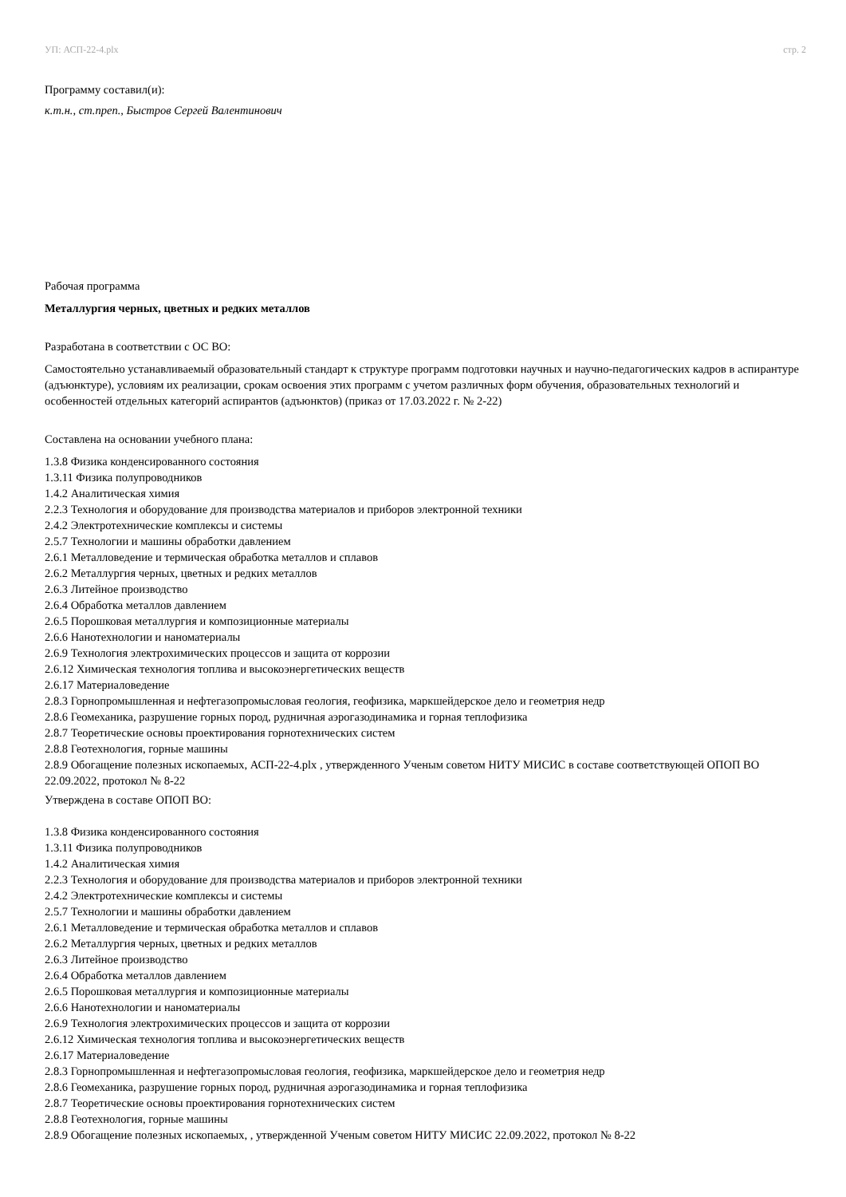УП: АСП-22-4.plx стр. 2
Программу составил(и):
к.т.н., ст.преп., Быстров Сергей Валентинович
Рабочая программа
Металлургия черных, цветных и редких металлов
Разработана в соответствии с ОС ВО:
Самостоятельно устанавливаемый образовательный стандарт к структуре программ подготовки научных и научно-педагогических кадров в аспирантуре (адъюнктуре), условиям их реализации, срокам освоения этих программ с учетом различных форм обучения, образовательных технологий и особенностей отдельных категорий аспирантов (адъюнктов) (приказ от 17.03.2022 г. № 2-22)
Составлена на основании учебного плана:
1.3.8 Физика конденсированного состояния
1.3.11 Физика полупроводников
1.4.2 Аналитическая химия
2.2.3 Технология и оборудование для производства материалов и приборов электронной техники
2.4.2 Электротехнические комплексы и системы
2.5.7 Технологии и машины обработки давлением
2.6.1 Металловедение и термическая обработка металлов и сплавов
2.6.2 Металлургия черных, цветных и редких металлов
2.6.3 Литейное производство
2.6.4 Обработка металлов давлением
2.6.5 Порошковая металлургия и композиционные материалы
2.6.6 Нанотехнологии и наноматериалы
2.6.9 Технология электрохимических процессов и защита от коррозии
2.6.12 Химическая технология топлива и высокоэнергетических веществ
2.6.17 Материаловедение
2.8.3 Горнопромышленная и нефтегазопромысловая геология, геофизика, маркшейдерское дело и геометрия недр
2.8.6 Геомеханика, разрушение горных пород, рудничная аэрогазодинамика и горная теплофизика
2.8.7 Теоретические основы проектирования горнотехнических систем
2.8.8 Геотехнология, горные машины
2.8.9 Обогащение полезных ископаемых, АСП-22-4.plx , утвержденного Ученым советом НИТУ МИСИС в составе соответствующей ОПОП ВО 22.09.2022, протокол № 8-22
Утверждена в составе ОПОП ВО:
1.3.8 Физика конденсированного состояния
1.3.11 Физика полупроводников
1.4.2 Аналитическая химия
2.2.3 Технология и оборудование для производства материалов и приборов электронной техники
2.4.2 Электротехнические комплексы и системы
2.5.7 Технологии и машины обработки давлением
2.6.1 Металловедение и термическая обработка металлов и сплавов
2.6.2 Металлургия черных, цветных и редких металлов
2.6.3 Литейное производство
2.6.4 Обработка металлов давлением
2.6.5 Порошковая металлургия и композиционные материалы
2.6.6 Нанотехнологии и наноматериалы
2.6.9 Технология электрохимических процессов и защита от коррозии
2.6.12 Химическая технология топлива и высокоэнергетических веществ
2.6.17 Материаловедение
2.8.3 Горнопромышленная и нефтегазопромысловая геология, геофизика, маркшейдерское дело и геометрия недр
2.8.6 Геомеханика, разрушение горных пород, рудничная аэрогазодинамика и горная теплофизика
2.8.7 Теоретические основы проектирования горнотехнических систем
2.8.8 Геотехнология, горные машины
2.8.9 Обогащение полезных ископаемых, , утвержденной Ученым советом НИТУ МИСИС 22.09.2022, протокол № 8-22